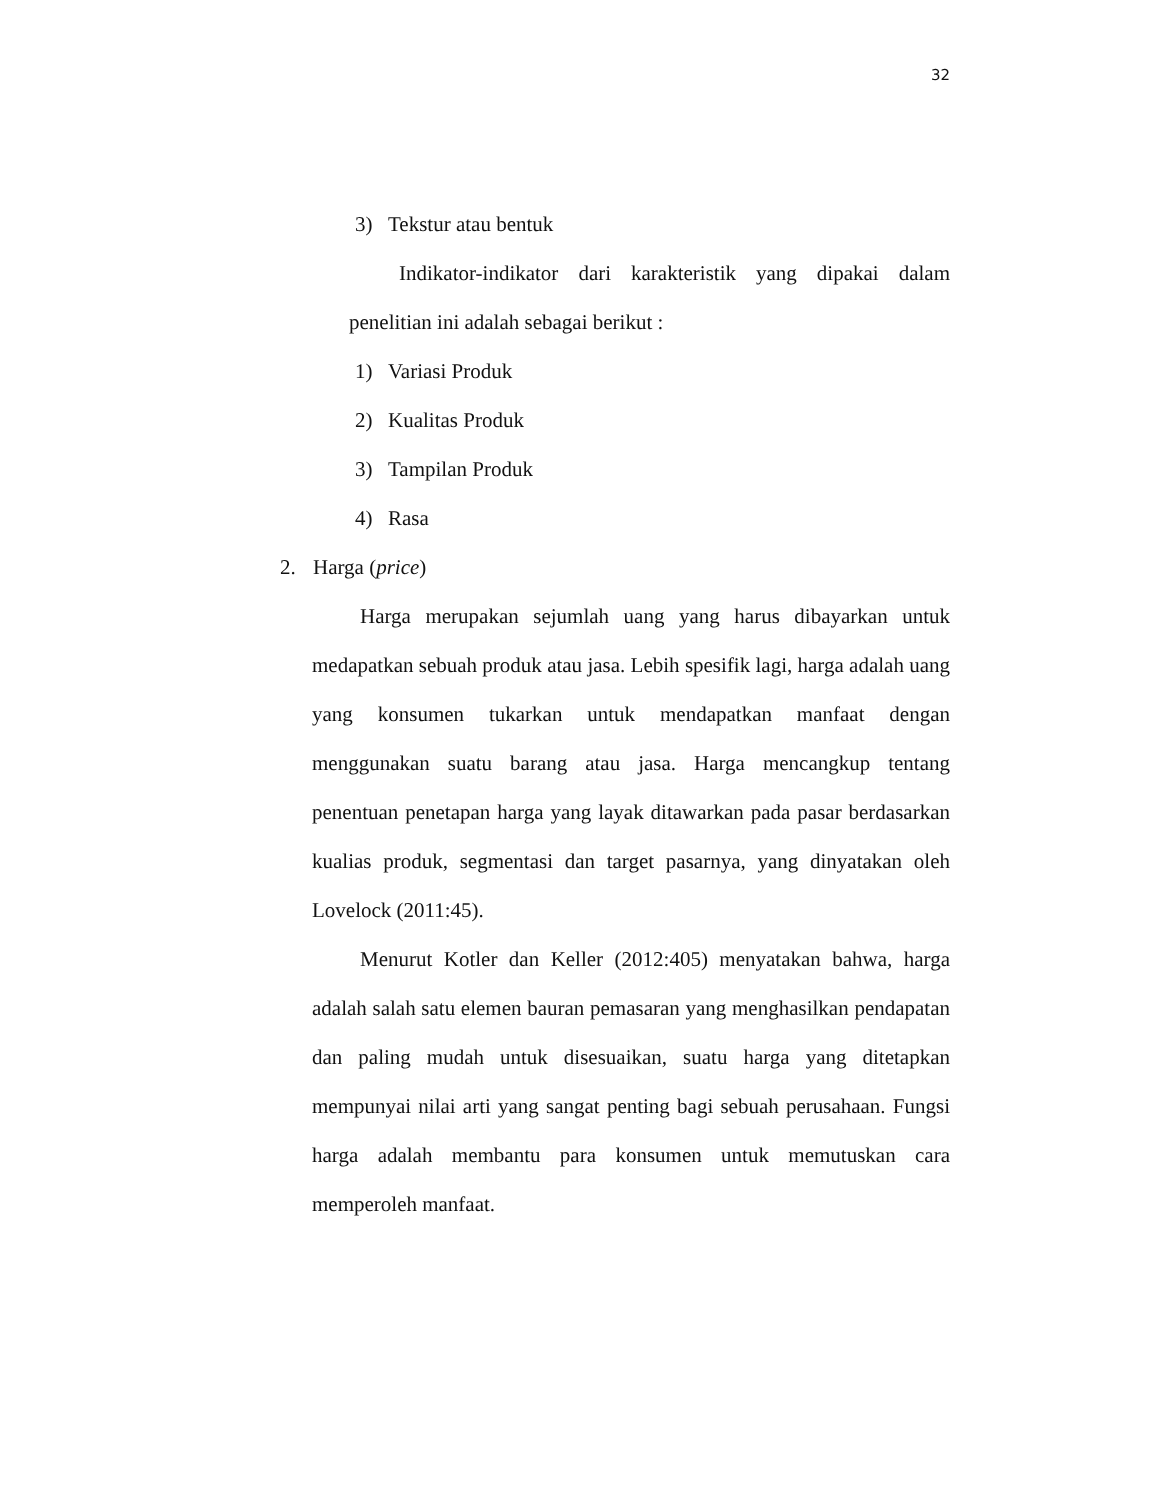32
3) Tekstur atau bentuk
Indikator-indikator dari karakteristik yang dipakai dalam penelitian ini adalah sebagai berikut :
1) Variasi Produk
2) Kualitas Produk
3) Tampilan Produk
4) Rasa
2. Harga (price)
Harga merupakan sejumlah uang yang harus dibayarkan untuk medapatkan sebuah produk atau jasa. Lebih spesifik lagi, harga adalah uang yang konsumen tukarkan untuk mendapatkan manfaat dengan menggunakan suatu barang atau jasa. Harga mencangkup tentang penentuan penetapan harga yang layak ditawarkan pada pasar berdasarkan kualias produk, segmentasi dan target pasarnya, yang dinyatakan oleh Lovelock (2011:45).
Menurut Kotler dan Keller (2012:405) menyatakan bahwa, harga adalah salah satu elemen bauran pemasaran yang menghasilkan pendapatan dan paling mudah untuk disesuaikan, suatu harga yang ditetapkan mempunyai nilai arti yang sangat penting bagi sebuah perusahaan. Fungsi harga adalah membantu para konsumen untuk memutuskan cara memperoleh manfaat.